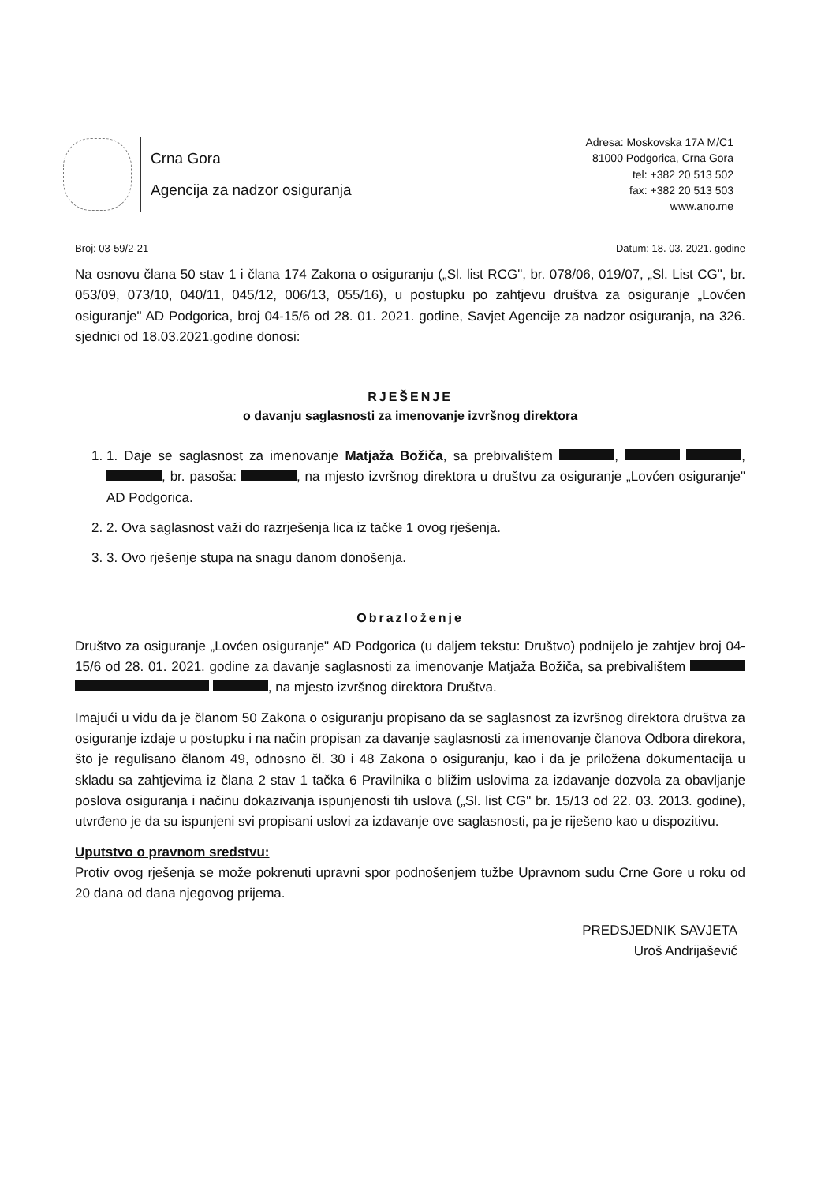Crna Gora
Agencija za nadzor osiguranja
Adresa: Moskovska 17A M/C1
81000 Podgorica, Crna Gora
tel: +382 20 513 502
fax: +382 20 513 503
www.ano.me
Broj: 03-59/2-21 Datum: 18. 03. 2021. godine
Na osnovu člana 50 stav 1 i člana 174 Zakona o osiguranju („Sl. list RCG", br. 078/06, 019/07, „Sl. List CG", br. 053/09, 073/10, 040/11, 045/12, 006/13, 055/16), u postupku po zahtjevu društva za osiguranje „Lovćen osiguranje" AD Podgorica, broj 04-15/6 od 28. 01. 2021. godine, Savjet Agencije za nadzor osiguranja, na 326. sjednici od 18.03.2021.godine donosi:
RJEŠENJE
o davanju saglasnosti za imenovanje izvršnog direktora
1. 1. Daje se saglasnost za imenovanje Matjaža Božiča, sa prebivalištem , , , br. pasoša: , na mjesto izvršnog direktora u društvu za osiguranje „Lovćen osiguranje" AD Podgorica.
2. 2. Ova saglasnost važi do razrješenja lica iz tačke 1 ovog rješenja.
3. 3. Ovo rješenje stupa na snagu danom donošenja.
Obrazloženje
Društvo za osiguranje „Lovćen osiguranje" AD Podgorica (u daljem tekstu: Društvo) podnijelo je zahtjev broj 04-15/6 od 28. 01. 2021. godine za davanje saglasnosti za imenovanje Matjaža Božiča, sa prebivalištem , na mjesto izvršnog direktora Društva.
Imajući u vidu da je članom 50 Zakona o osiguranju propisano da se saglasnost za izvršnog direktora društva za osiguranje izdaje u postupku i na način propisan za davanje saglasnosti za imenovanje članova Odbora direkora, što je regulisano članom 49, odnosno čl. 30 i 48 Zakona o osiguranju, kao i da je priložena dokumentacija u skladu sa zahtjevima iz člana 2 stav 1 tačka 6 Pravilnika o bližim uslovima za izdavanje dozvola za obavljanje poslova osiguranja i načinu dokazivanja ispunjenosti tih uslova („Sl. list CG" br. 15/13 od 22. 03. 2013. godine), utvrđeno je da su ispunjeni svi propisani uslovi za izdavanje ove saglasnosti, pa je riješeno kao u dispozitivu.
Uputstvo o pravnom sredstvu:
Protiv ovog rješenja se može pokrenuti upravni spor podnošenjem tužbe Upravnom sudu Crne Gore u roku od 20 dana od dana njegovog prijema.
PREDSJEDNIK SAVJETA
Uroš Andrijašević